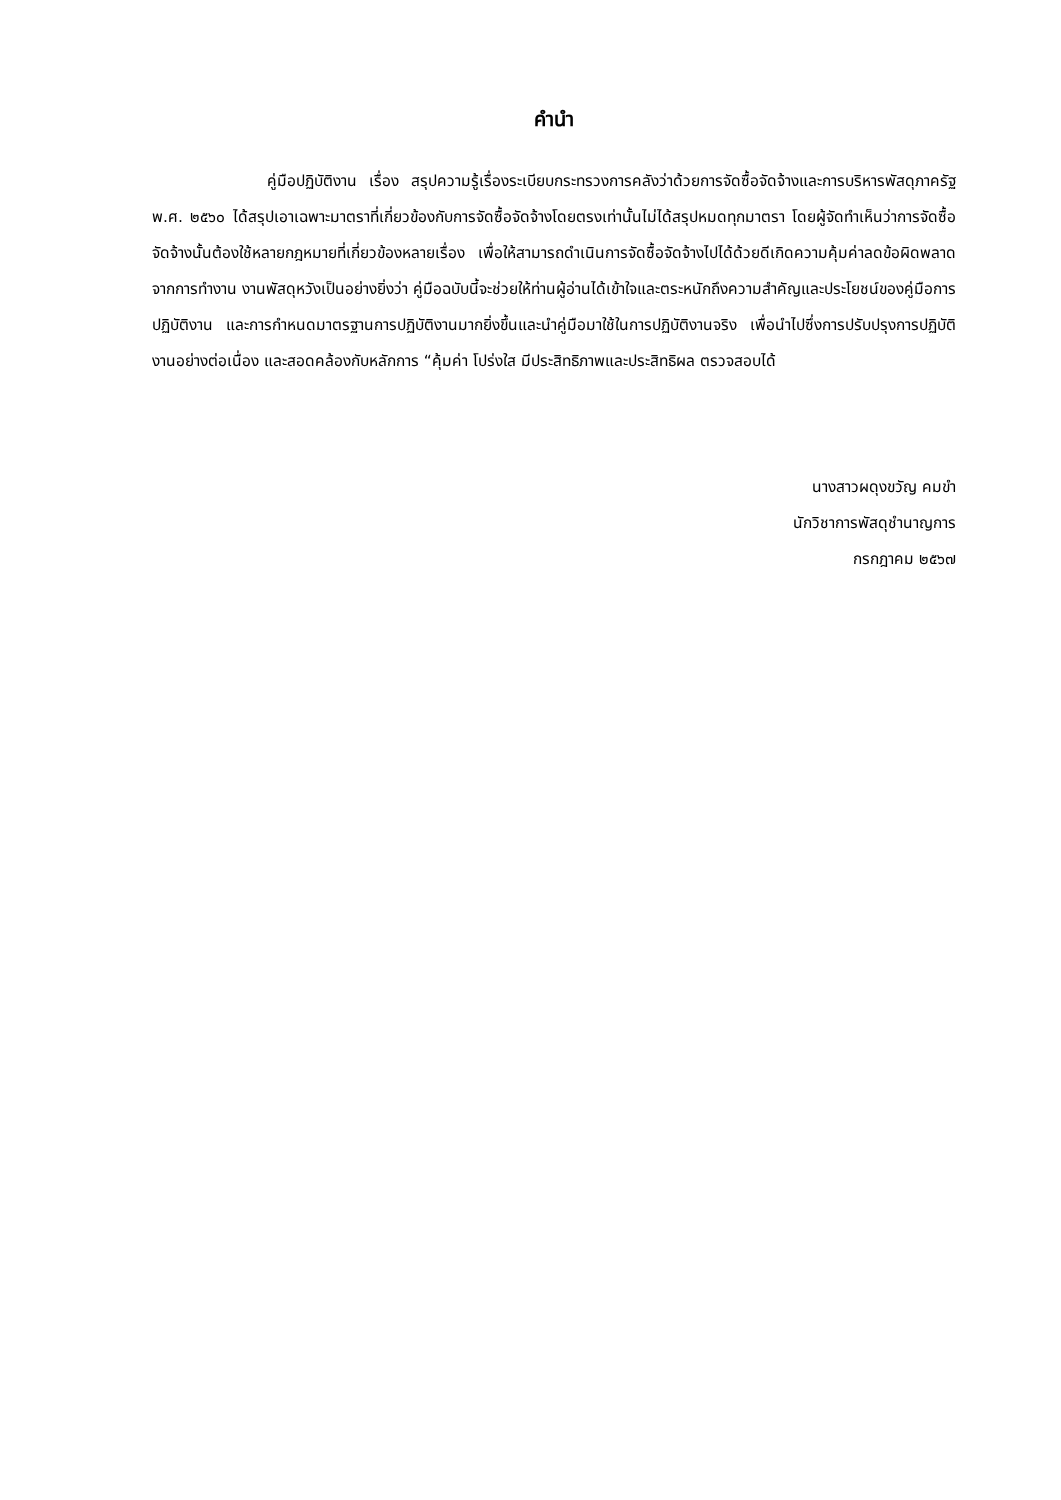คำนำ
คู่มือปฏิบัติงาน เรื่อง สรุปความรู้เรื่องระเบียบกระทรวงการคลังว่าด้วยการจัดซื้อจัดจ้างและการบริหารพัสดุภาครัฐ พ.ศ. ๒๕๖๐ ได้สรุปเอาเฉพาะมาตราที่เกี่ยวข้องกับการจัดซื้อจัดจ้างโดยตรงเท่านั้นไม่ได้สรุปหมดทุกมาตรา โดยผู้จัดทำเห็นว่าการจัดซื้อจัดจ้างนั้นต้องใช้หลายกฎหมายที่เกี่ยวข้องหลายเรื่อง เพื่อให้สามารถดำเนินการจัดซื้อจัดจ้างไปได้ด้วยดีเกิดความคุ้มค่าลดข้อผิดพลาดจากการทำงาน งานพัสดุหวังเป็นอย่างยิ่งว่า คู่มือฉบับนี้จะช่วยให้ท่านผู้อ่านได้เข้าใจและตระหนักถึงความสำคัญและประโยชน์ของคู่มือการปฏิบัติงาน และการกำหนดมาตรฐานการปฏิบัติงานมากยิ่งขึ้นและนำคู่มือมาใช้ในการปฏิบัติงานจริง เพื่อนำไปซึ่งการปรับปรุงการปฏิบัติงานอย่างต่อเนื่อง และสอดคล้องกับหลักการ “คุ้มค่า โปร่งใส มีประสิทธิภาพและประสิทธิผล ตรวจสอบได้
นางสาวผดุงขวัญ คมขำ
นักวิชาการพัสดุชำนาญการ
กรกฎาคม ๒๕๖๗